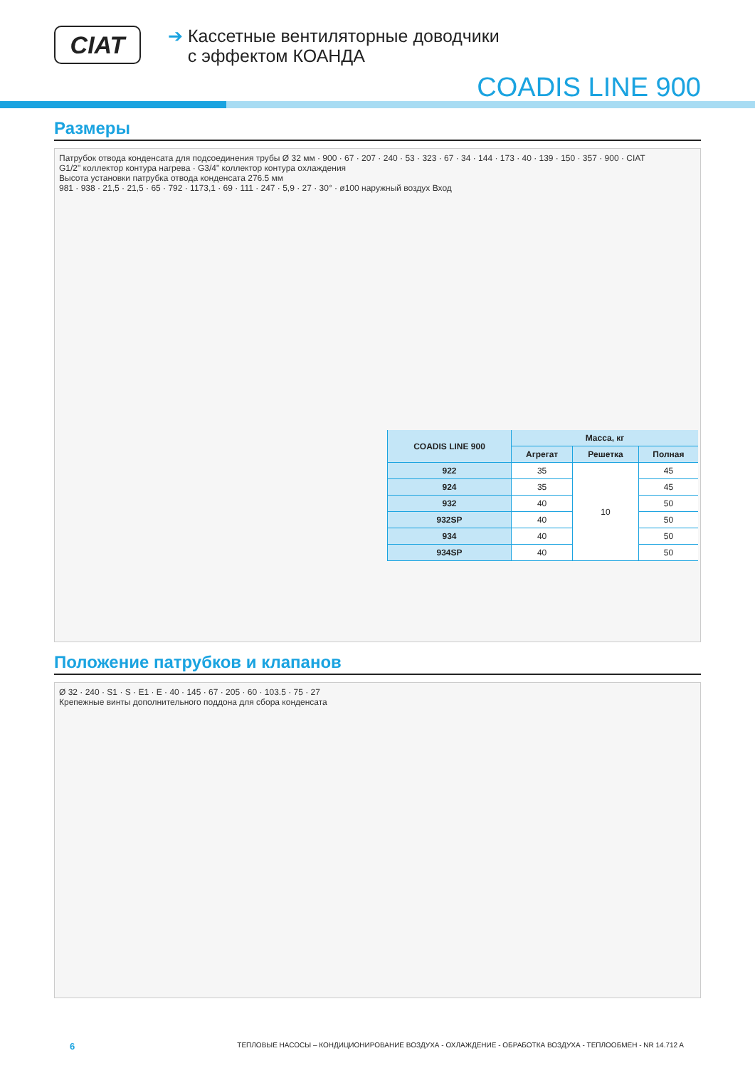CIAT
➔ Кассетные вентиляторные доводчики
с эффектом КОАНДА
COADIS LINE 900
Размеры
Патрубок отвода конденсата для подсоединения трубы Ø 32 мм · 900 · 67 · 207 · 240 · 53 · 323 · 67 · 34 · 144 · 173 · 40 · 139 · 150 · 357 · 900 · CIAT
G1/2" коллектор контура нагрева · G3/4" коллектор контура охлаждения
Высота установки патрубка отвода конденсата 276.5 мм
981 · 938 · 21,5 · 21,5 · 65 · 792 · 1173,1 · 69 · 111 · 247 · 5,9 · 27 · 30° · ø100 наружный воздух Вход
| COADIS LINE 900 | Масса, кг | | |
| --- | --- | --- | --- |
| | Агрегат | Решетка | Полная |
| 922 | 35 | 10 | 45 |
| 924 | 35 | | 45 |
| 932 | 40 | | 50 |
| 932SP | 40 | | 50 |
| 934 | 40 | | 50 |
| 934SP | 40 | | 50 |
Положение патрубков и клапанов
Ø 32 · 240 · S1 · S · E1 · E · 40 · 145 · 67 · 205 · 60 · 103.5 · 75 · 27
Крепежные винты дополнительного поддона для сбора конденсата
6 ТЕПЛОВЫЕ НАСОСЫ – КОНДИЦИОНИРОВАНИЕ ВОЗДУХА - ОХЛАЖДЕНИЕ - ОБРАБОТКА ВОЗДУХА - ТЕПЛООБМЕН - NR 14.712 A